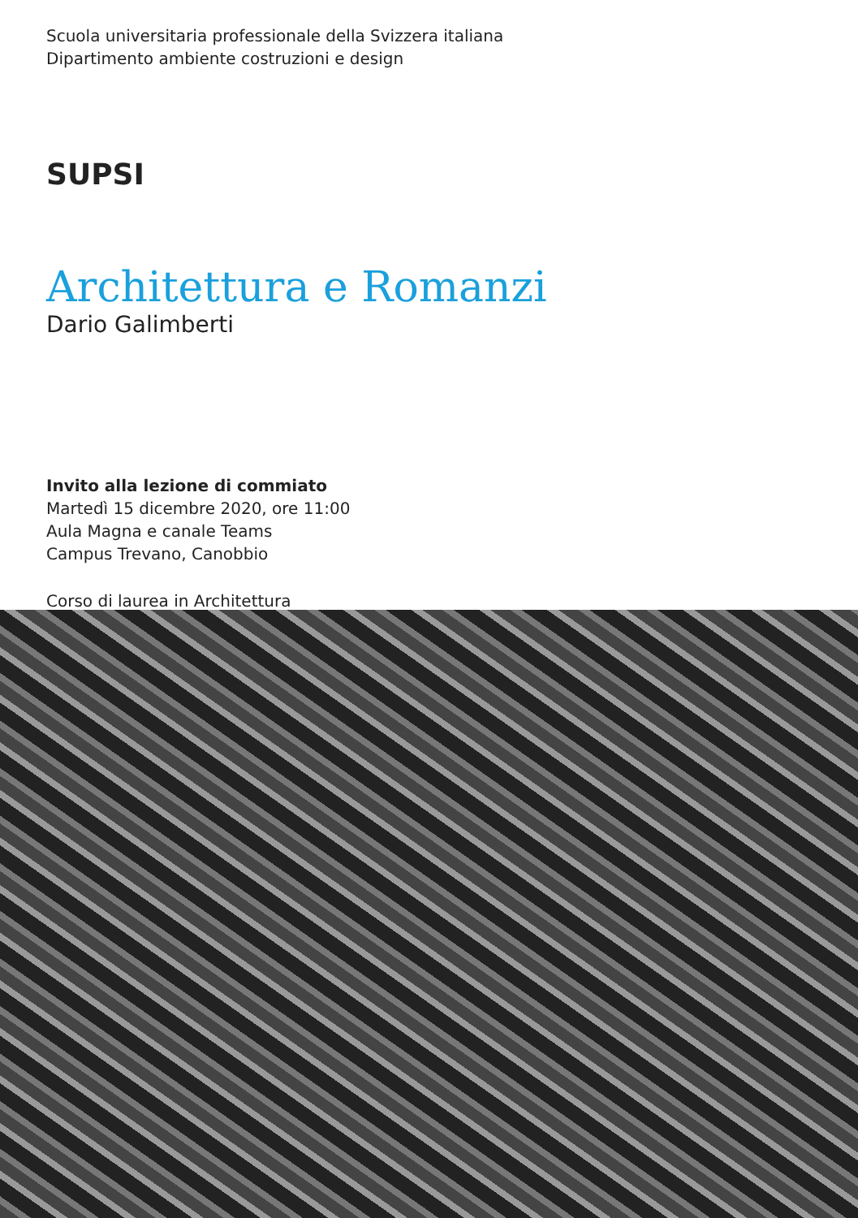Scuola universitaria professionale della Svizzera italiana
Dipartimento ambiente costruzioni e design
SUPSI
Architettura e Romanzi
Dario Galimberti
Invito alla lezione di commiato
Martedì 15 dicembre 2020, ore 11:00
Aula Magna e canale Teams
Campus Trevano, Canobbio
Corso di laurea in Architettura